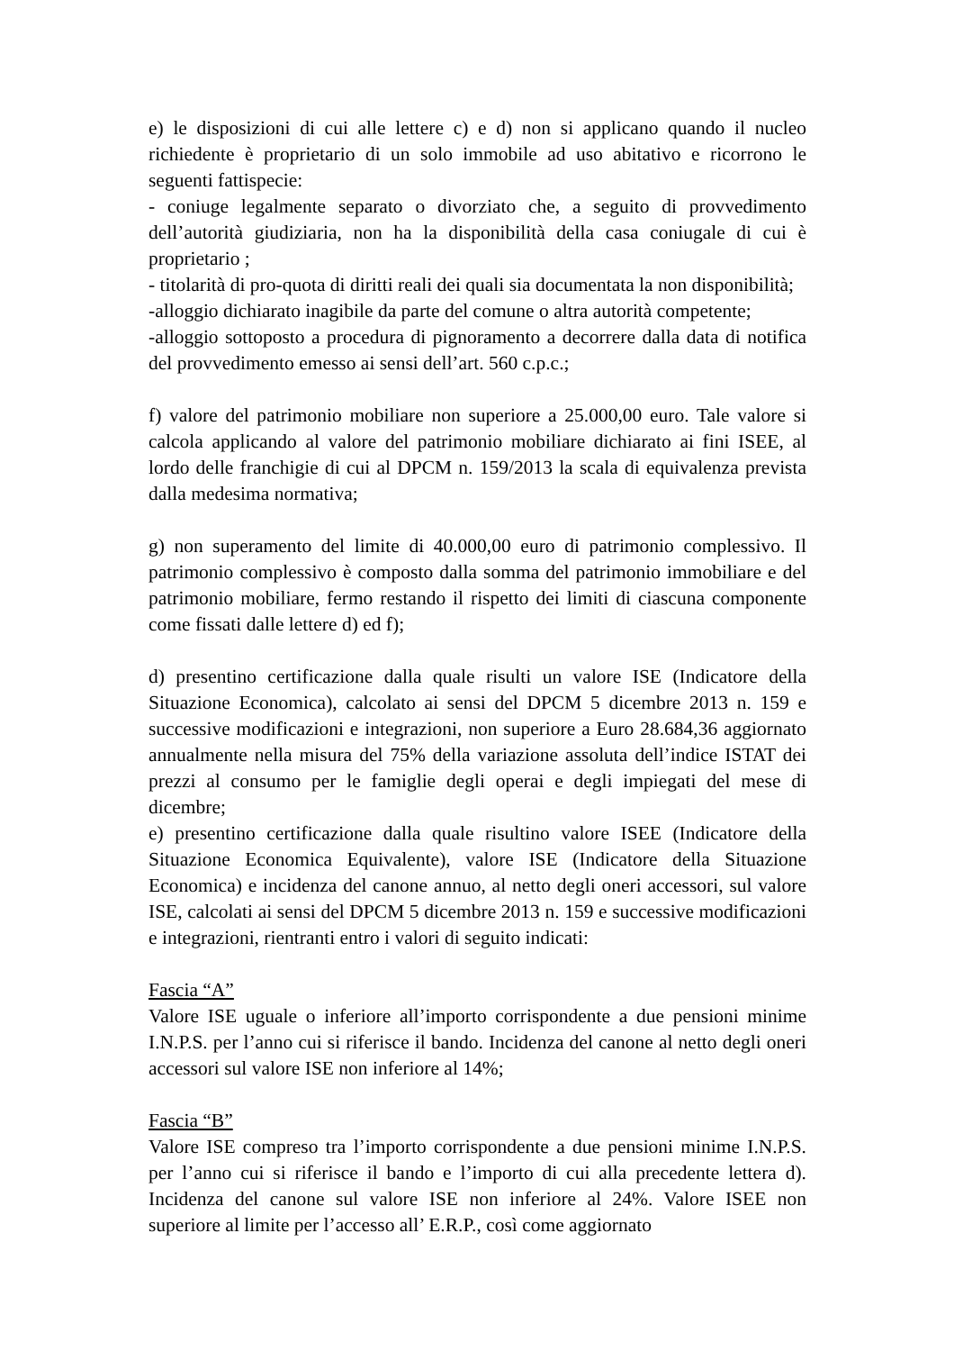e) le disposizioni di cui alle lettere c) e d) non si applicano quando il nucleo richiedente è proprietario di un solo immobile ad uso abitativo e ricorrono le seguenti fattispecie:
- coniuge legalmente separato o divorziato che, a seguito di provvedimento dell’autorità giudiziaria, non ha la disponibilità della casa coniugale di cui è proprietario ;
- titolarità di pro-quota di diritti reali dei quali sia documentata la non disponibilità;
-alloggio dichiarato inagibile da parte del comune o altra autorità competente;
-alloggio sottoposto a procedura di pignoramento a decorrere dalla data di notifica del provvedimento emesso ai sensi dell’art. 560 c.p.c.;
f) valore del patrimonio mobiliare non superiore a 25.000,00 euro. Tale valore si calcola applicando al valore del patrimonio mobiliare dichiarato ai fini ISEE, al lordo delle franchigie di cui al DPCM n. 159/2013 la scala di equivalenza prevista dalla medesima normativa;
g) non superamento del limite di 40.000,00 euro di patrimonio complessivo. Il patrimonio complessivo è composto dalla somma del patrimonio immobiliare e del patrimonio mobiliare, fermo restando il rispetto dei limiti di ciascuna componente come fissati dalle lettere d) ed f);
d) presentino certificazione dalla quale risulti un valore ISE (Indicatore della Situazione Economica), calcolato ai sensi del DPCM 5 dicembre 2013 n. 159 e successive modificazioni e integrazioni, non superiore a Euro 28.684,36 aggiornato annualmente nella misura del 75% della variazione assoluta dell’indice ISTAT dei prezzi al consumo per le famiglie degli operai e degli impiegati del mese di dicembre;
e) presentino certificazione dalla quale risultino valore ISEE (Indicatore della Situazione Economica Equivalente), valore ISE (Indicatore della Situazione Economica) e incidenza del canone annuo, al netto degli oneri accessori, sul valore ISE, calcolati ai sensi del DPCM 5 dicembre 2013 n. 159 e successive modificazioni e integrazioni, rientranti entro i valori di seguito indicati:
Fascia “A”
Valore ISE uguale o inferiore all’importo corrispondente a due pensioni minime I.N.P.S. per l’anno cui si riferisce il bando. Incidenza del canone al netto degli oneri accessori sul valore ISE non inferiore al 14%;
Fascia “B”
Valore ISE compreso tra l’importo corrispondente a due pensioni minime I.N.P.S. per l’anno cui si riferisce il bando e l’importo di cui alla precedente lettera d). Incidenza del canone sul valore ISE non inferiore al 24%. Valore ISEE non superiore al limite per l’accesso all’ E.R.P., così come aggiornato